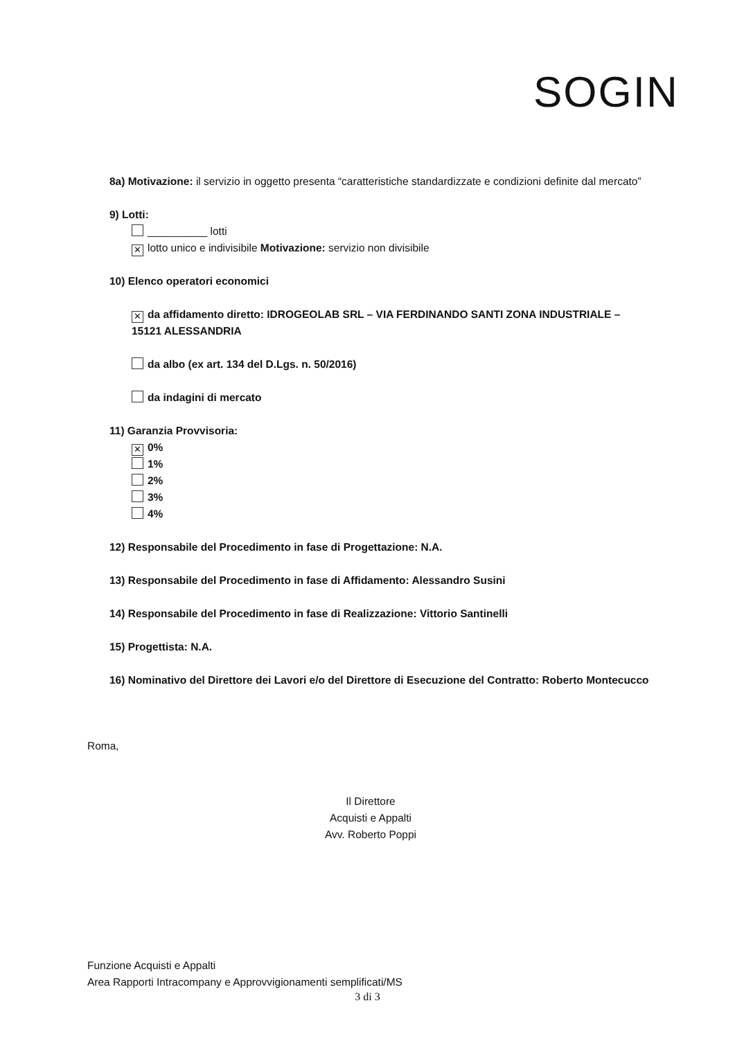SOGIN
8a) Motivazione: il servizio in oggetto presenta “caratteristiche standardizzate e condizioni definite dal mercato”
9) Lotti:
__________ lotti
✕ lotto unico e indivisibile Motivazione: servizio non divisibile
10) Elenco operatori economici
✕ da affidamento diretto: IDROGEOLAB SRL – VIA FERDINANDO SANTI ZONA INDUSTRIALE – 15121 ALESSANDRIA
da albo (ex art. 134 del D.Lgs. n. 50/2016)
da indagini di mercato
11) Garanzia Provvisoria:
✕ 0%
1%
2%
3%
4%
12) Responsabile del Procedimento in fase di Progettazione: N.A.
13) Responsabile del Procedimento in fase di Affidamento: Alessandro Susini
14) Responsabile del Procedimento in fase di Realizzazione: Vittorio Santinelli
15) Progettista: N.A.
16) Nominativo del Direttore dei Lavori e/o del Direttore di Esecuzione del Contratto: Roberto Montecucco
Roma,
Il Direttore
Acquisti e Appalti
Avv. Roberto Poppi
Funzione Acquisti e Appalti
Area Rapporti Intracompany e Approvvigionamenti semplificati/MS
3 di 3